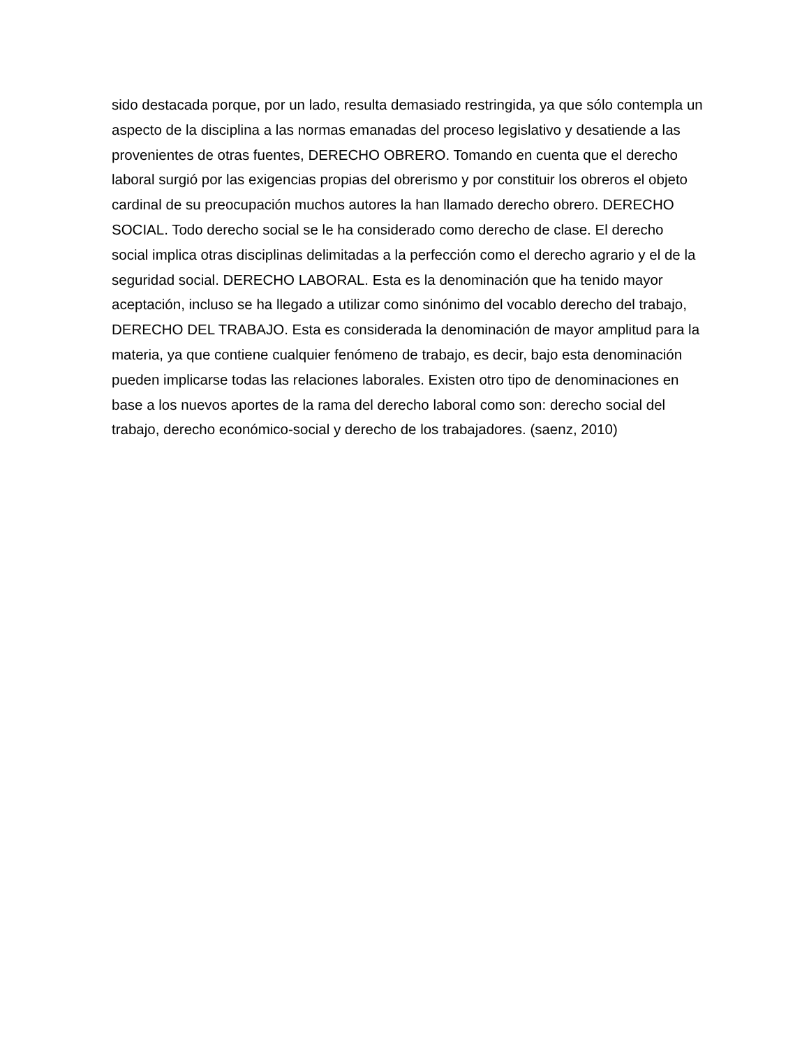sido destacada porque, por un lado, resulta demasiado restringida, ya que sólo contempla un
aspecto de la disciplina a las normas emanadas del proceso legislativo y desatiende a las
provenientes de otras fuentes, DERECHO OBRERO. Tomando en cuenta que el derecho
laboral surgió por las exigencias propias del obrerismo y por constituir los obreros el objeto
cardinal de su preocupación muchos autores la han llamado derecho obrero. DERECHO
SOCIAL. Todo derecho social se le ha considerado como derecho de clase. El derecho
social implica otras disciplinas delimitadas a la perfección como el derecho agrario y el de la
seguridad social. DERECHO LABORAL. Esta es la denominación que ha tenido mayor
aceptación, incluso se ha llegado a utilizar como sinónimo del vocablo derecho del trabajo,
DERECHO DEL TRABAJO. Esta es considerada la denominación de mayor amplitud para la
materia, ya que contiene cualquier fenómeno de trabajo, es decir, bajo esta denominación
pueden implicarse todas las relaciones laborales. Existen otro tipo de denominaciones en
base a los nuevos aportes de la rama del derecho laboral como son: derecho social del
trabajo, derecho económico-social y derecho de los trabajadores. (saenz, 2010)